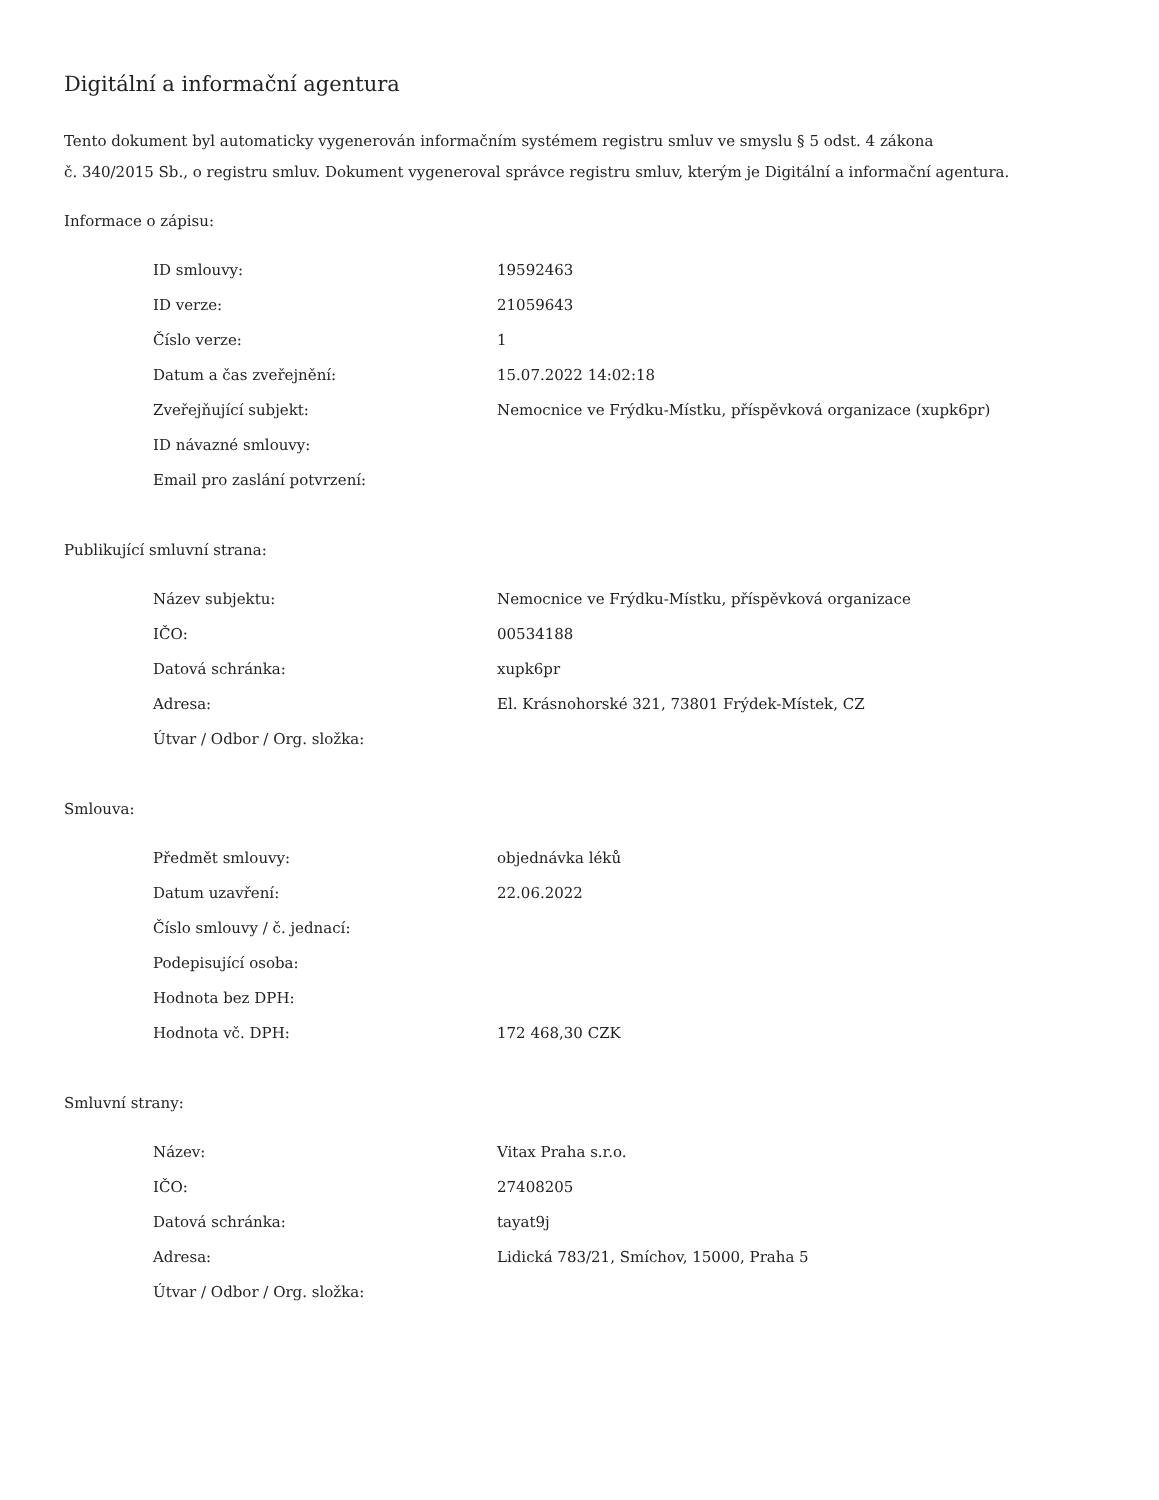Digitální a informační agentura
Tento dokument byl automaticky vygenerován informačním systémem registru smluv ve smyslu § 5 odst. 4 zákona
č. 340/2015 Sb., o registru smluv. Dokument vygeneroval správce registru smluv, kterým je Digitální a informační agentura.
Informace o zápisu:
| ID smlouvy: | 19592463 |
| ID verze: | 21059643 |
| Číslo verze: | 1 |
| Datum a čas zveřejnění: | 15.07.2022 14:02:18 |
| Zveřejňující subjekt: | Nemocnice ve Frýdku-Místku, příspěvková organizace (xupk6pr) |
| ID návazné smlouvy: | |
| Email pro zaslání potvrzení: | |
Publikující smluvní strana:
| Název subjektu: | Nemocnice ve Frýdku-Místku, příspěvková organizace |
| IČO: | 00534188 |
| Datová schránka: | xupk6pr |
| Adresa: | El. Krásnohorské 321, 73801 Frýdek-Místek, CZ |
| Útvar / Odbor / Org. složka: | |
Smlouva:
| Předmět smlouvy: | objednávka léků |
| Datum uzavření: | 22.06.2022 |
| Číslo smlouvy / č. jednací: | |
| Podepisující osoba: | |
| Hodnota bez DPH: | |
| Hodnota vč. DPH: | 172 468,30 CZK |
Smluvní strany:
| Název: | Vitax Praha s.r.o. |
| IČO: | 27408205 |
| Datová schránka: | tayat9j |
| Adresa: | Lidická 783/21, Smíchov, 15000, Praha 5 |
| Útvar / Odbor / Org. složka: | |